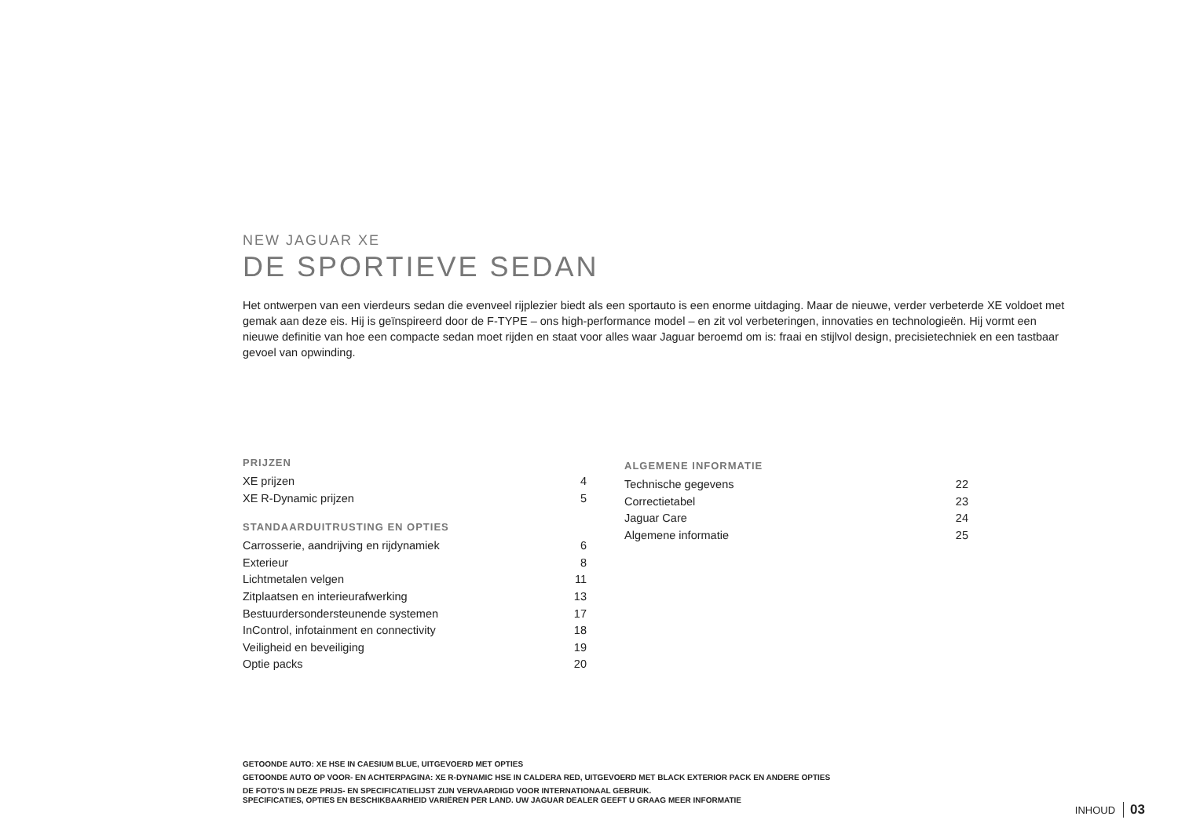NEW JAGUAR XE
DE SPORTIEVE SEDAN
Het ontwerpen van een vierdeurs sedan die evenveel rijplezier biedt als een sportauto is een enorme uitdaging. Maar de nieuwe, verder verbeterde XE voldoet met gemak aan deze eis. Hij is geïnspireerd door de F-TYPE – ons high-performance model – en zit vol verbeteringen, innovaties en technologieën. Hij vormt een nieuwe definitie van hoe een compacte sedan moet rijden en staat voor alles waar Jaguar beroemd om is: fraai en stijlvol design, precisietechniek en een tastbaar gevoel van opwinding.
PRIJZEN
XE prijzen 4
XE R-Dynamic prijzen 5
STANDAARDUITRUSTING EN OPTIES
Carrosserie, aandrijving en rijdynamiek 6
Exterieur 8
Lichtmetalen velgen 11
Zitplaatsen en interieurafwerking 13
Bestuurdersondersteunende systemen 17
InControl, infotainment en connectivity 18
Veiligheid en beveiliging 19
Optie packs 20
ALGEMENE INFORMATIE
Technische gegevens 22
Correctietabel 23
Jaguar Care 24
Algemene informatie 25
GETOONDE AUTO: XE HSE IN CAESIUM BLUE, UITGEVOERD MET OPTIES
GETOONDE AUTO OP VOOR- EN ACHTERPAGINA: XE R-DYNAMIC HSE IN CALDERA RED, UITGEVOERD MET BLACK EXTERIOR PACK EN ANDERE OPTIES
DE FOTO'S IN DEZE PRIJS- EN SPECIFICATIELIJST ZIJN VERVAARDIGD VOOR INTERNATIONAAL GEBRUIK.
SPECIFICATIES, OPTIES EN BESCHIKBAARHEID VARIËREN PER LAND. UW JAGUAR DEALER GEEFT U GRAAG MEER INFORMATIE
INHOUD 03